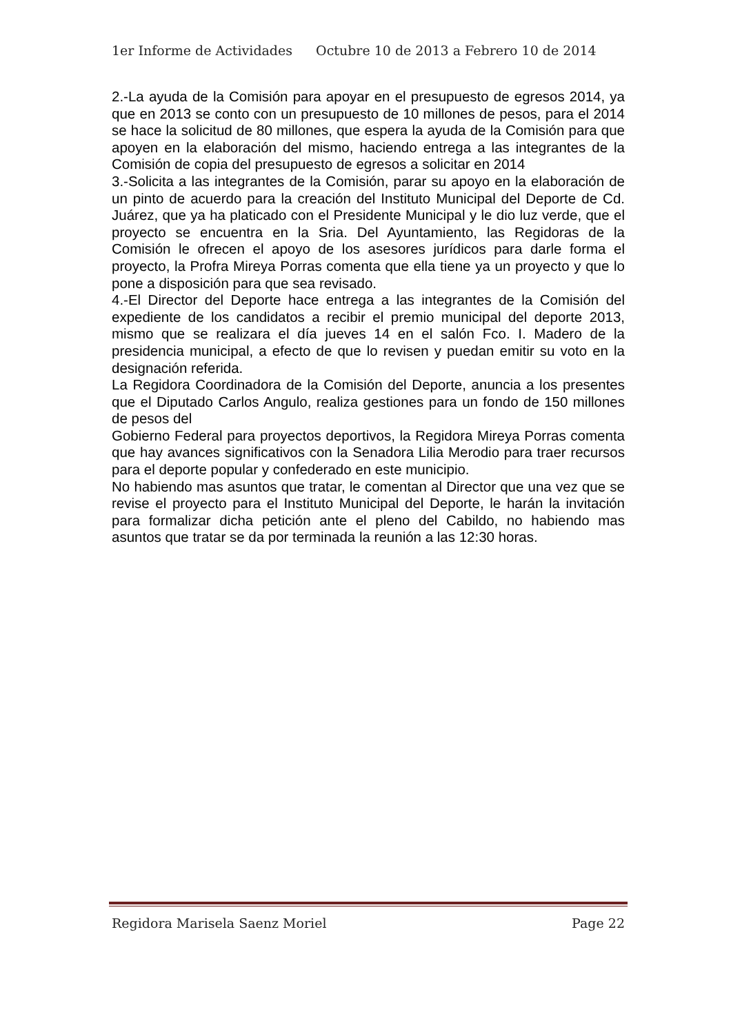1er Informe de Actividades Octubre 10 de 2013 a Febrero 10 de 2014
2.-La ayuda de la Comisión para apoyar en el presupuesto de egresos 2014, ya que en 2013 se conto con un presupuesto de 10 millones de pesos, para el 2014 se hace la solicitud de 80 millones, que espera la ayuda de la Comisión para que apoyen en la elaboración del mismo, haciendo entrega a las integrantes de la Comisión de copia del presupuesto de egresos a solicitar en 2014
3.-Solicita a las integrantes de la Comisión, parar su apoyo en la elaboración de un pinto de acuerdo para la creación del Instituto Municipal del Deporte de Cd. Juárez, que ya ha platicado con el Presidente Municipal y le dio luz verde, que el proyecto se encuentra en la Sria. Del Ayuntamiento, las Regidoras de la Comisión le ofrecen el apoyo de los asesores jurídicos para darle forma el proyecto, la Profra Mireya Porras comenta que ella tiene ya un proyecto y que lo pone a disposición para que sea revisado.
4.-El Director del Deporte hace entrega a las integrantes de la Comisión del expediente de los candidatos a recibir el premio municipal del deporte 2013, mismo que se realizara el día jueves 14 en el salón Fco. I. Madero de la presidencia municipal, a efecto de que lo revisen y puedan emitir su voto en la designación referida.
La Regidora Coordinadora de la Comisión del Deporte, anuncia a los presentes que el Diputado Carlos Angulo, realiza gestiones para un fondo de 150 millones de pesos del
Gobierno Federal para proyectos deportivos, la Regidora Mireya Porras comenta que hay avances significativos con la Senadora Lilia Merodio para traer recursos para el deporte popular y confederado en este municipio.
No habiendo mas asuntos que tratar, le comentan al Director que una vez que se revise el proyecto para el Instituto Municipal del Deporte, le harán la invitación para formalizar dicha petición ante el pleno del Cabildo, no habiendo mas asuntos que tratar se da por terminada la reunión a las 12:30 horas.
Regidora Marisela Saenz Moriel Page 22